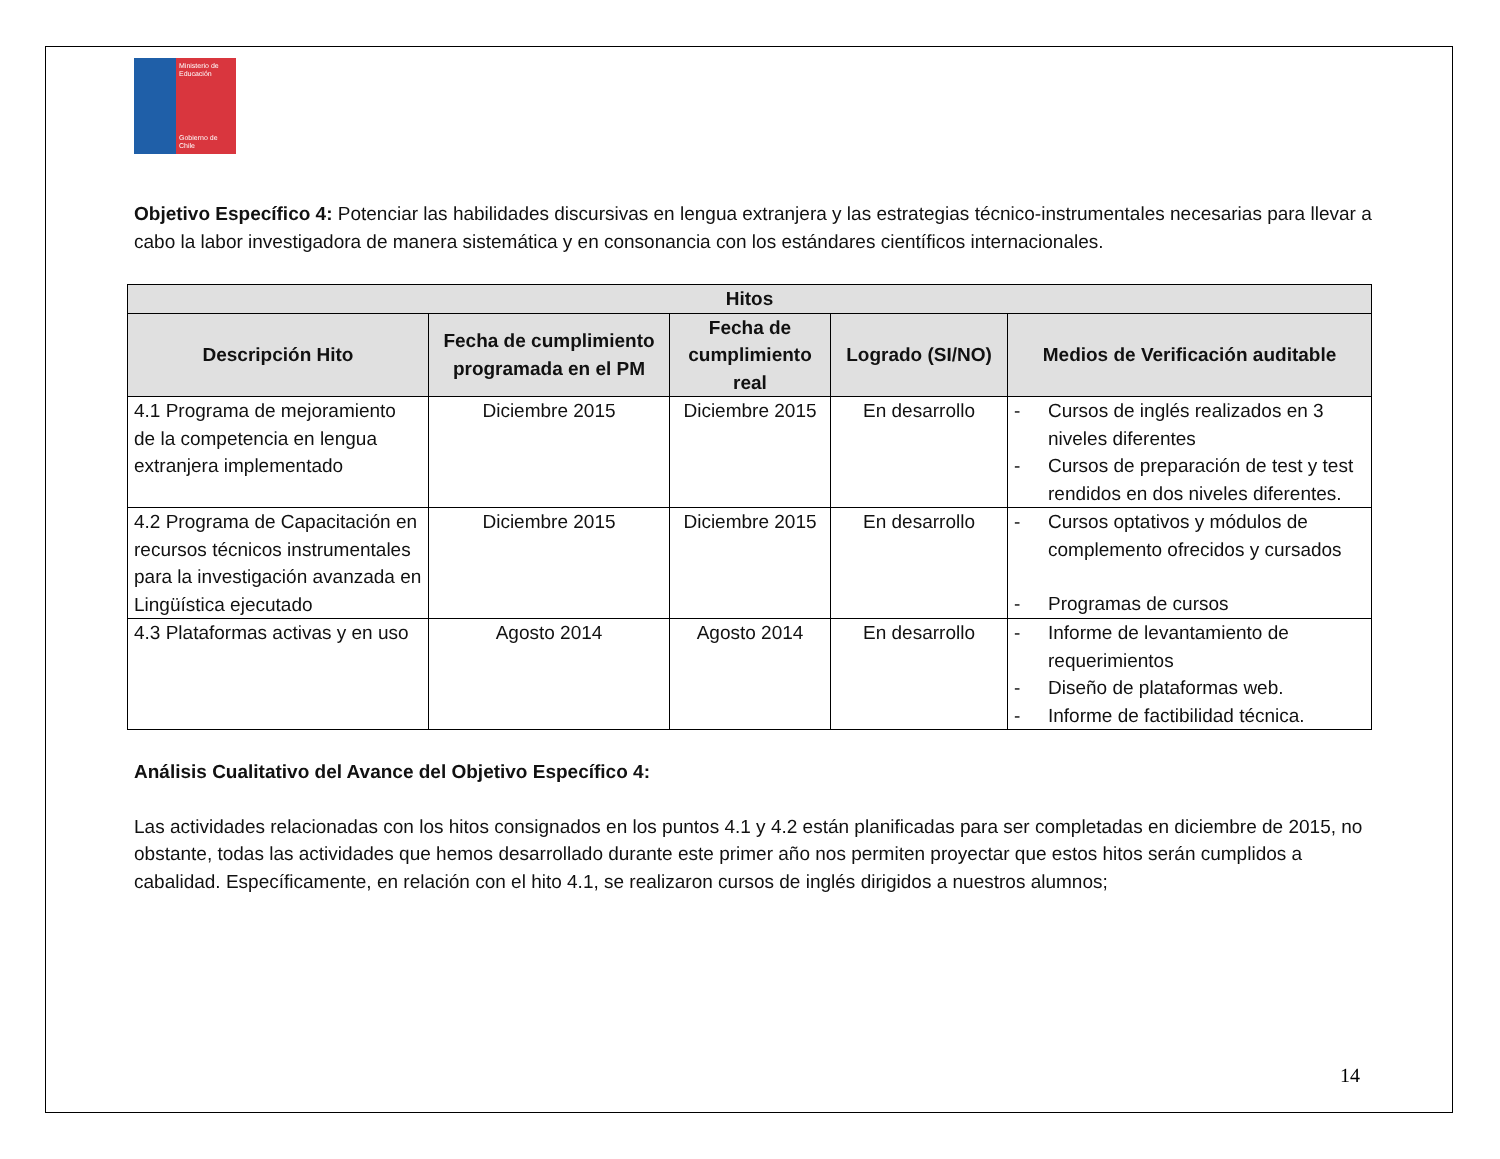Ministerio de Educación
Gobierno de Chile
Objetivo Específico 4: Potenciar las habilidades discursivas en lengua extranjera y las estrategias técnico-instrumentales necesarias para llevar a cabo la labor investigadora de manera sistemática y en consonancia con los estándares científicos internacionales.
| Hitos | | | | |
| --- | --- | --- | --- | --- |
| Descripción Hito | Fecha de cumplimiento programada en el PM | Fecha de cumplimiento real | Logrado (SI/NO) | Medios de Verificación auditable |
| 4.1 Programa de mejoramiento de la competencia en lengua extranjera implementado | Diciembre 2015 | Diciembre 2015 | En desarrollo | - Cursos de inglés realizados en 3 niveles diferentes - Cursos de preparación de test y test rendidos en dos niveles diferentes. |
| 4.2 Programa de Capacitación en recursos técnicos instrumentales para la investigación avanzada en Lingüística ejecutado | Diciembre 2015 | Diciembre 2015 | En desarrollo | - Cursos optativos y módulos de complemento ofrecidos y cursados - Programas de cursos |
| 4.3 Plataformas activas y en uso | Agosto 2014 | Agosto 2014 | En desarrollo | - Informe de levantamiento de requerimientos - Diseño de plataformas web. - Informe de factibilidad técnica. |
Análisis Cualitativo del Avance del Objetivo Específico 4:
Las actividades relacionadas con los hitos consignados en los puntos 4.1 y 4.2 están planificadas para ser completadas en diciembre de 2015, no obstante, todas las actividades que hemos desarrollado durante este primer año nos permiten proyectar que estos hitos serán cumplidos a cabalidad. Específicamente, en relación con el hito 4.1, se realizaron cursos de inglés dirigidos a nuestros alumnos;
14